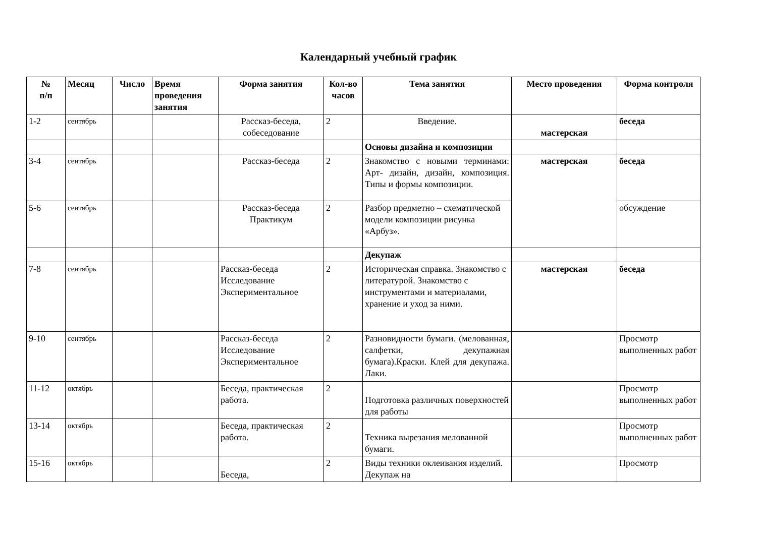Календарный учебный график
| № п/п | Месяц | Число | Время проведения занятия | Форма занятия | Кол-во часов | Тема занятия | Место проведения | Форма контроля |
| --- | --- | --- | --- | --- | --- | --- | --- | --- |
| 1-2 | сентябрь | | | Рассказ-беседа, собеседование | 2 | Введение. | мастерская | беседа |
| | | | | | | Основы дизайна и композиции | | |
| 3-4 | сентябрь | | | Рассказ-беседа | 2 | Знакомство с новыми терминами: Арт- дизайн, дизайн, композиция. Типы и формы композиции. | мастерская | беседа |
| 5-6 | сентябрь | | | Рассказ-беседа Практикум | 2 | Разбор предметно – схематической модели композиции рисунка «Арбуз». | | обсуждение |
| | | | | | | Декупаж | | |
| 7-8 | сентябрь | | | Рассказ-беседа Исследование Экспериментальное | 2 | Историческая справка. Знакомство с литературой. Знакомство с инструментами и материалами, хранение и уход за ними. | мастерская | беседа |
| 9-10 | сентябрь | | | Рассказ-беседа Исследование Экспериментальное | 2 | Разновидности бумаги. (мелованная, салфетки, декупажная бумага).Краски. Клей для декупажа. Лаки. | | Просмотр выполненных работ |
| 11-12 | октябрь | | | Беседа, практическая работа. | 2 | Подготовка различных поверхностей для работы | | Просмотр выполненных работ |
| 13-14 | октябрь | | | Беседа, практическая работа. | 2 | Техника вырезания мелованной бумаги. | | Просмотр выполненных работ |
| 15-16 | октябрь | | | Беседа, | 2 | Виды техники оклеивания изделий. Декупаж на | | Просмотр |